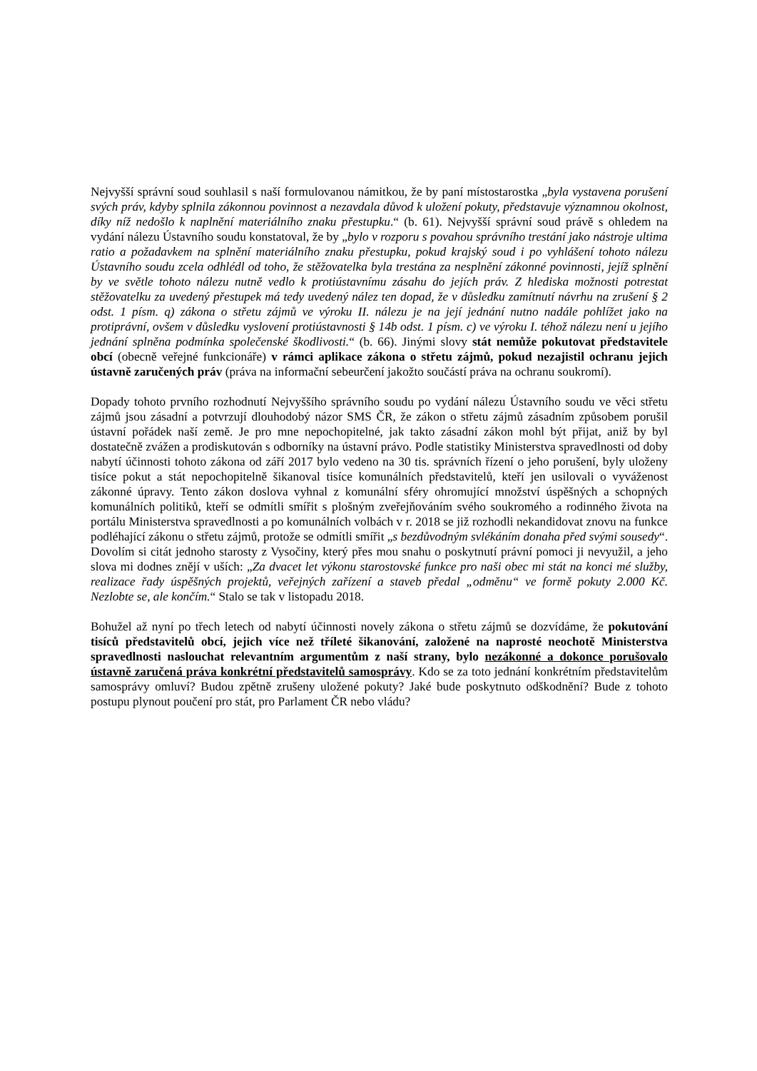Nejvyšší správní soud souhlasil s naší formulovanou námitkou, že by paní místostarostka „byla vystavena porušení svých práv, kdyby splnila zákonnou povinnost a nezavdala důvod k uložení pokuty, představuje významnou okolnost, díky níž nedošlo k naplnění materiálního znaku přestupku.“ (b. 61). Nejvyšší správní soud právě s ohledem na vydání nálezu Ústavního soudu konstatoval, že by „bylo v rozporu s povahou správního trestání jako nástroje ultima ratio a požadavkem na splnění materiálního znaku přestupku, pokud krajský soud i po vyhlášení tohoto nálezu Ústavního soudu zcela odhlédl od toho, že stěžovatelka byla trestána za nesplnění zákonné povinnosti, jejíž splnění by ve světle tohoto nálezu nutně vedlo k protiústavnímu zásahu do jejích práv. Z hlediska možnosti potrestat stěžovatelku za uvedený přestupek má tedy uvedený nález ten dopad, že v důsledku zamítnutí návrhu na zrušení § 2 odst. 1 písm. q) zákona o střetu zájmů ve výroku II. nálezu je na její jednání nutno nadále pohlížet jako na protiprávní, ovšem v důsledku vyslovení protiústavnosti § 14b odst. 1 písm. c) ve výroku I. téhož nálezu není u jejího jednání splněna podmínka společenské škodlivosti.“ (b. 66). Jinými slovy stát nemůže pokutovat představitele obcí (obecně veřejné funkcionáře) v rámci aplikace zákona o střetu zájmů, pokud nezajistil ochranu jejich ústavně zaručených práv (práva na informační sebeurčení jakožto součástí práva na ochranu soukromí).
Dopady tohoto prvního rozhodnutí Nejvyššího správního soudu po vydání nálezu Ústavního soudu ve věci střetu zájmů jsou zásadní a potvrzují dlouhodobý názor SMS ČR, že zákon o střetu zájmů zásadním způsobem porušil ústavní pořádek naší země. Je pro mne nepochopitelné, jak takto zásadní zákon mohl být přijat, aniž by byl dostatečně zvážen a prodiskutován s odborníky na ústavní právo. Podle statistiky Ministerstva spravedlnosti od doby nabytí účinnosti tohoto zákona od září 2017 bylo vedeno na 30 tis. správních řízení o jeho porušení, byly uloženy tisíce pokut a stát nepochopitelně šikanoval tisíce komunálních představitelů, kteří jen usilovali o vyváženost zákonné úpravy. Tento zákon doslova vyhnal z komunální sféry ohromující množství úspěšných a schopných komunálních politiků, kteří se odmítli smířit s plošným zveřejňováním svého soukromého a rodinného života na portálu Ministerstva spravedlnosti a po komunálních volbách v r. 2018 se již rozhodli nekandidovat znovu na funkce podléhající zákonu o střetu zájmů, protože se odmítli smířit „s bezdůvodným svlékáním donaha před svými sousedy“. Dovolím si citát jednoho starosty z Vysočiny, který přes mou snahu o poskytnutí právní pomoci ji nevyužil, a jeho slova mi dodnes znějí v uších: „Za dvacet let výkonu starostovské funkce pro naši obec mi stát na konci mé služby, realizace řady úspěšných projektů, veřejných zařízení a staveb předal „odměnu“ ve formě pokuty 2.000 Kč. Nezlobte se, ale končím.“ Stalo se tak v listopadu 2018.
Bohužel až nyní po třech letech od nabytí účinnosti novely zákona o střetu zájmů se dozvídáme, že pokutování tisíců představitelů obcí, jejich více než tříleté šikanování, založené na naprosté neochotě Ministerstva spravedlnosti naslouchat relevantním argumentům z naší strany, bylo nezákonné a dokonce porušovalo ústavně zaručená práva konkrétní představitelů samosprávy. Kdo se za toto jednání konkrétním představitelům samosprávy omluví? Budou zpětně zrušeny uložené pokuty? Jaké bude poskytnuto odškodnění? Bude z tohoto postupu plynout poučení pro stát, pro Parlament ČR nebo vládu?